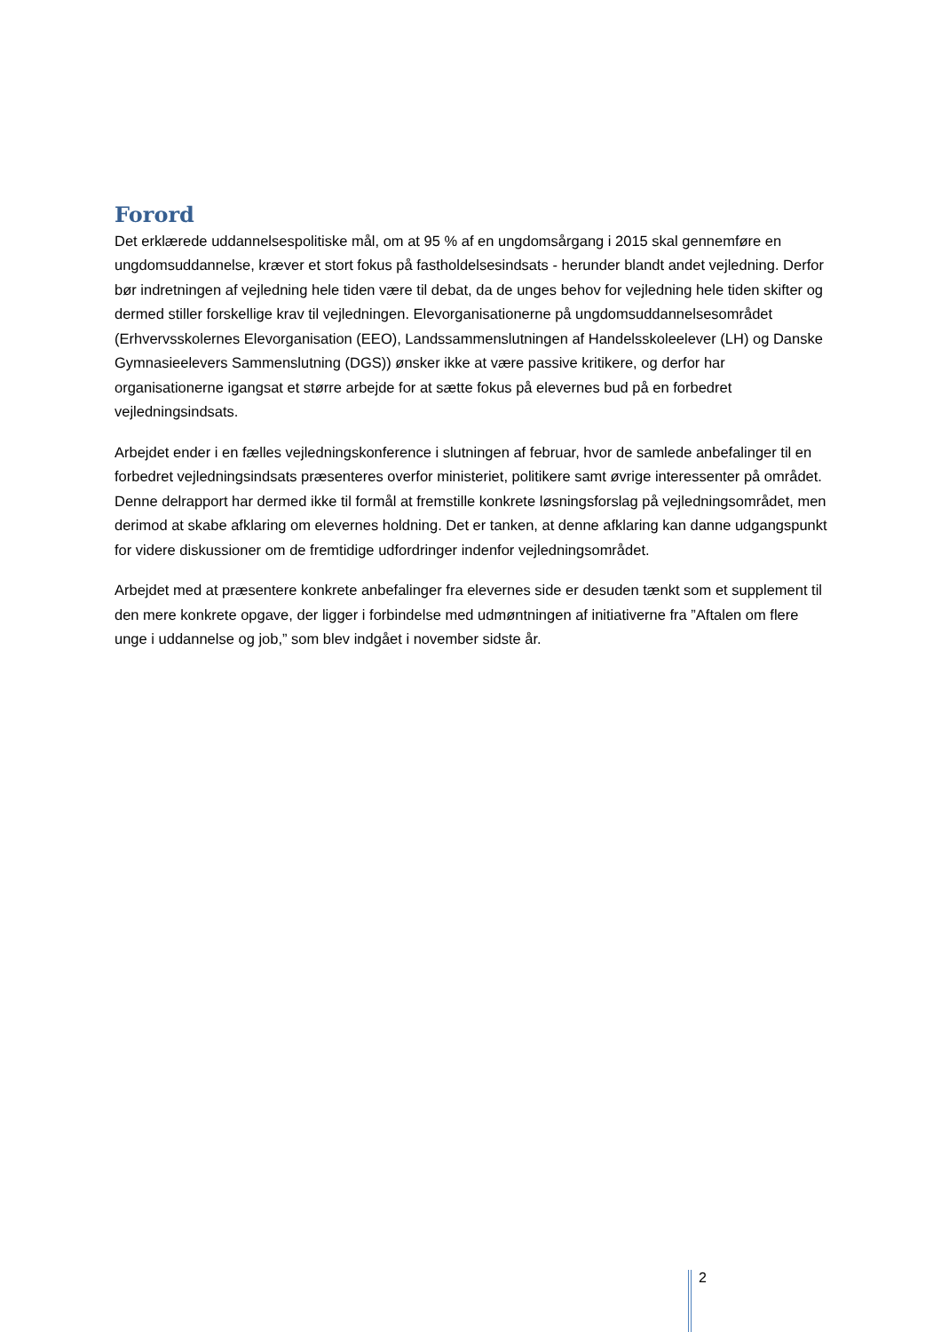Forord
Det erklærede uddannelsespolitiske mål, om at 95 % af en ungdomsårgang i 2015 skal gennemføre en ungdomsuddannelse, kræver et stort fokus på fastholdelsesindsats - herunder blandt andet vejledning. Derfor bør indretningen af vejledning hele tiden være til debat, da de unges behov for vejledning hele tiden skifter og dermed stiller forskellige krav til vejledningen. Elevorganisationerne på ungdomsuddannelsesområdet (Erhvervsskolernes Elevorganisation (EEO), Landssammenslutningen af Handelsskoleelever (LH) og Danske Gymnasieelevers Sammenslutning (DGS)) ønsker ikke at være passive kritikere, og derfor har organisationerne igangsat et større arbejde for at sætte fokus på elevernes bud på en forbedret vejledningsindsats.
Arbejdet ender i en fælles vejledningskonference i slutningen af februar, hvor de samlede anbefalinger til en forbedret vejledningsindsats præsenteres overfor ministeriet, politikere samt øvrige interessenter på området. Denne delrapport har dermed ikke til formål at fremstille konkrete løsningsforslag på vejledningsområdet, men derimod at skabe afklaring om elevernes holdning. Det er tanken, at denne afklaring kan danne udgangspunkt for videre diskussioner om de fremtidige udfordringer indenfor vejledningsområdet.
Arbejdet med at præsentere konkrete anbefalinger fra elevernes side er desuden tænkt som et supplement til den mere konkrete opgave, der ligger i forbindelse med udmøntningen af initiativerne fra ”Aftalen om flere unge i uddannelse og job,” som blev indgået i november sidste år.
2